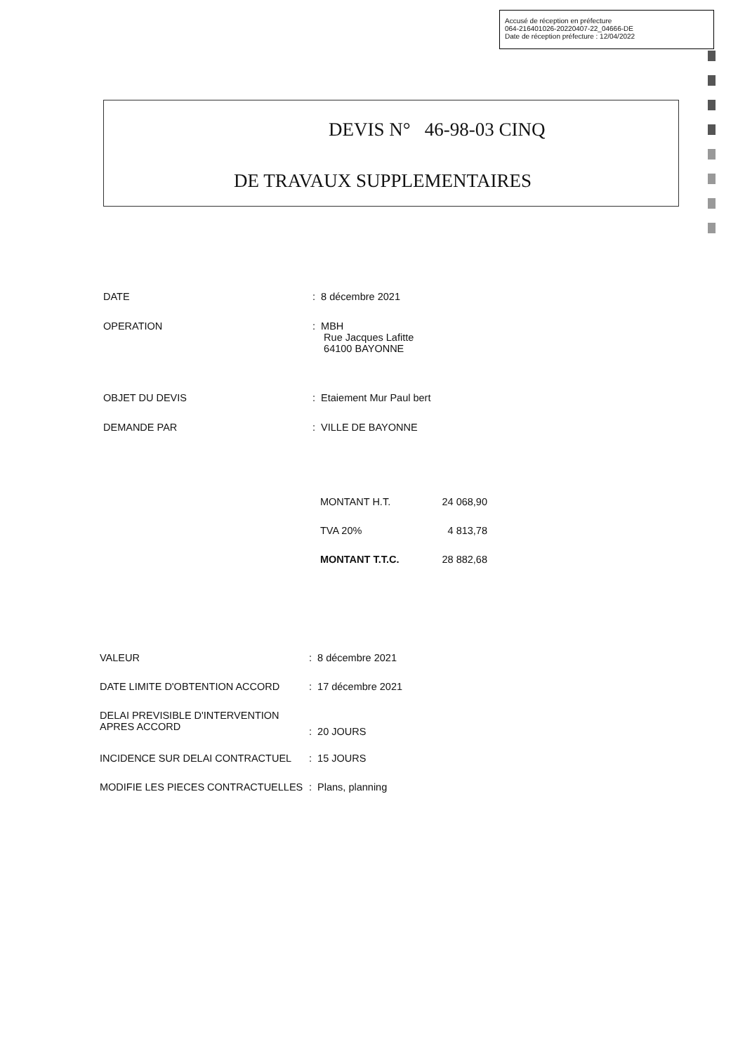Accusé de réception en préfecture
064-216401026-20220407-22_04666-DE
Date de réception préfecture : 12/04/2022
DEVIS N° 46-98-03 CINQ
DE TRAVAUX SUPPLEMENTAIRES
| DATE | : 8 décembre 2021 |
| OPERATION | : MBH Rue Jacques Lafitte 64100 BAYONNE |
| OBJET DU DEVIS | : Etaiement Mur Paul bert |
| DEMANDE PAR | : VILLE DE BAYONNE |
| MONTANT H.T. | 24 068,90 |
| TVA 20% | 4 813,78 |
| MONTANT T.T.C. | 28 882,68 |
| VALEUR | : 8 décembre 2021 |
| DATE LIMITE D'OBTENTION ACCORD | : 17 décembre 2021 |
| DELAI PREVISIBLE D'INTERVENTION APRES ACCORD | : 20 JOURS |
| INCIDENCE SUR DELAI CONTRACTUEL | : 15 JOURS |
| MODIFIE LES PIECES CONTRACTUELLES | : Plans, planning |